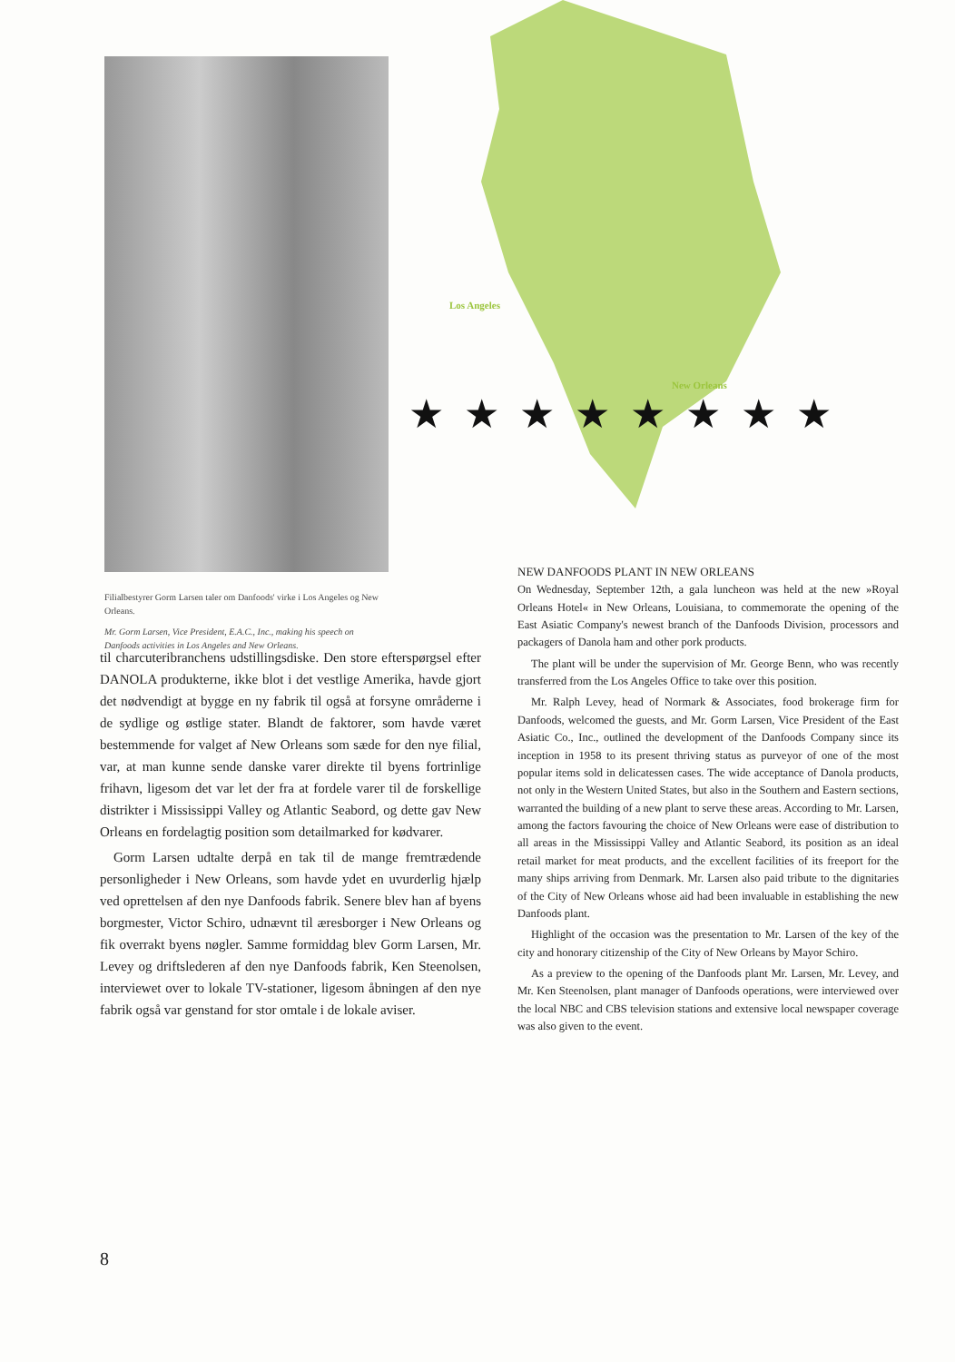Filialbestyrer Gorm Larsen taler om Danfoods' virke i Los Angeles og New Orleans.
Mr. Gorm Larsen, Vice President, E.A.C., Inc., making his speech on Danfoods activities in Los Angeles and New Orleans.
Los Angeles
New Orleans
★★★★★★★★
til charcuteribranchens udstillingsdiske. Den store efterspørgsel efter DANOLA produkterne, ikke blot i det vestlige Amerika, havde gjort det nødvendigt at bygge en ny fabrik til også at forsyne områderne i de sydlige og østlige stater. Blandt de faktorer, som havde været bestemmende for valget af New Orleans som sæde for den nye filial, var, at man kunne sende danske varer direkte til byens fortrinlige frihavn, ligesom det var let der fra at fordele varer til de forskellige distrikter i Mississippi Valley og Atlantic Seabord, og dette gav New Orleans en fordelagtig position som detailmarked for kødvarer.
Gorm Larsen udtalte derpå en tak til de mange fremtrædende personligheder i New Orleans, som havde ydet en uvurderlig hjælp ved oprettelsen af den nye Danfoods fabrik. Senere blev han af byens borgmester, Victor Schiro, udnævnt til æresborger i New Orleans og fik overrakt byens nøgler. Samme formiddag blev Gorm Larsen, Mr. Levey og driftslederen af den nye Danfoods fabrik, Ken Steenolsen, interviewet over to lokale TV-stationer, ligesom åbningen af den nye fabrik også var genstand for stor omtale i de lokale aviser.
NEW DANFOODS PLANT IN NEW ORLEANS
On Wednesday, September 12th, a gala luncheon was held at the new »Royal Orleans Hotel« in New Orleans, Louisiana, to commemorate the opening of the East Asiatic Company's newest branch of the Danfoods Division, processors and packagers of Danola ham and other pork products.
The plant will be under the supervision of Mr. George Benn, who was recently transferred from the Los Angeles Office to take over this position.
Mr. Ralph Levey, head of Normark & Associates, food brokerage firm for Danfoods, welcomed the guests, and Mr. Gorm Larsen, Vice President of the East Asiatic Co., Inc., outlined the development of the Danfoods Company since its inception in 1958 to its present thriving status as purveyor of one of the most popular items sold in delicatessen cases. The wide acceptance of Danola products, not only in the Western United States, but also in the Southern and Eastern sections, warranted the building of a new plant to serve these areas. According to Mr. Larsen, among the factors favouring the choice of New Orleans were ease of distribution to all areas in the Mississippi Valley and Atlantic Seabord, its position as an ideal retail market for meat products, and the excellent facilities of its freeport for the many ships arriving from Denmark. Mr. Larsen also paid tribute to the dignitaries of the City of New Orleans whose aid had been invaluable in establishing the new Danfoods plant.
Highlight of the occasion was the presentation to Mr. Larsen of the key of the city and honorary citizenship of the City of New Orleans by Mayor Schiro.
As a preview to the opening of the Danfoods plant Mr. Larsen, Mr. Levey, and Mr. Ken Steenolsen, plant manager of Danfoods operations, were interviewed over the local NBC and CBS television stations and extensive local newspaper coverage was also given to the event.
8